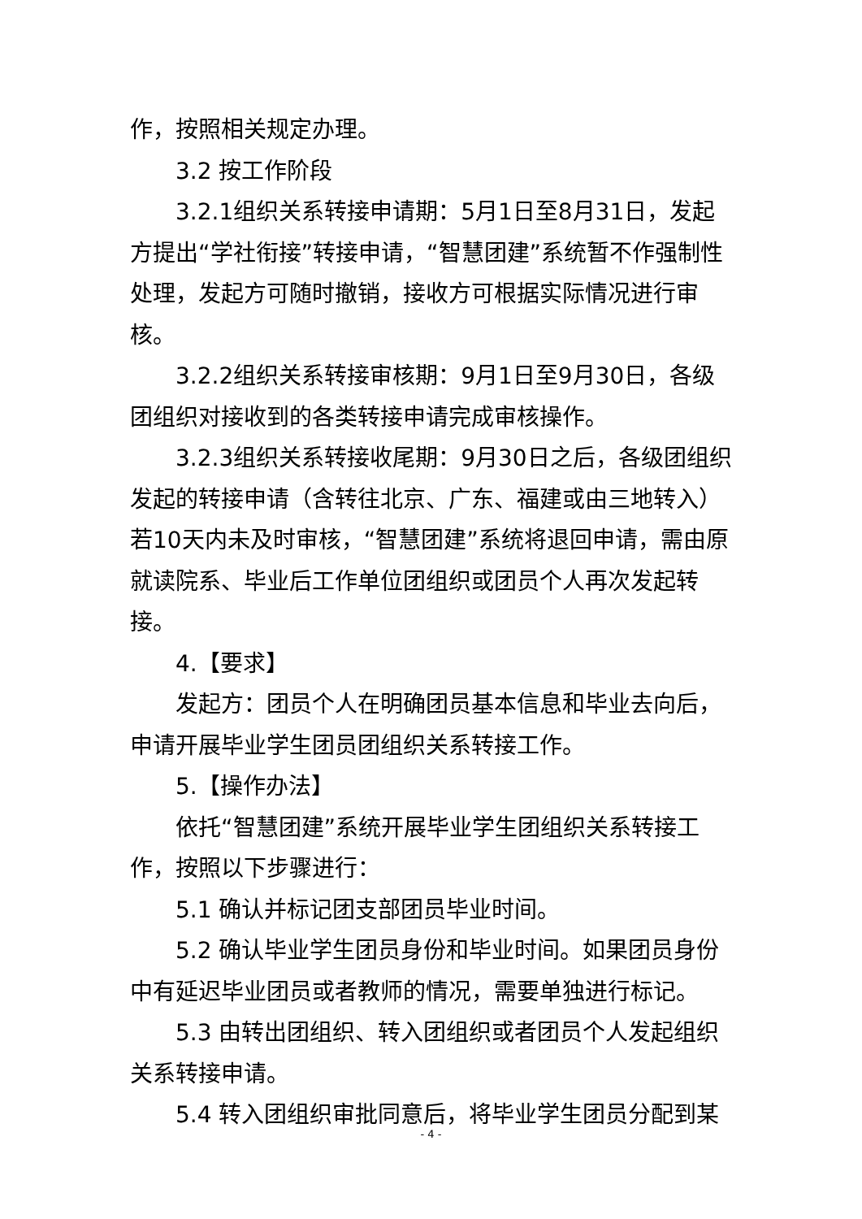作，按照相关规定办理。
3.2 按工作阶段
3.2.1组织关系转接申请期：5月1日至8月31日，发起方提出“学社衔接”转接申请，“智慧团建”系统暂不作强制性处理，发起方可随时撤销，接收方可根据实际情况进行审核。
3.2.2组织关系转接审核期：9月1日至9月30日，各级团组织对接收到的各类转接申请完成审核操作。
3.2.3组织关系转接收尾期：9月30日之后，各级团组织发起的转接申请（含转往北京、广东、福建或由三地转入）若10天内未及时审核，“智慧团建”系统将退回申请，需由原就读院系、毕业后工作单位团组织或团员个人再次发起转接。
4.【要求】
发起方：团员个人在明确团员基本信息和毕业去向后，申请开展毕业学生团员团组织关系转接工作。
5.【操作办法】
依托“智慧团建”系统开展毕业学生团组织关系转接工作，按照以下步骤进行：
5.1 确认并标记团支部团员毕业时间。
5.2 确认毕业学生团员身份和毕业时间。如果团员身份中有延迟毕业团员或者教师的情况，需要单独进行标记。
5.3 由转出团组织、转入团组织或者团员个人发起组织关系转接申请。
5.4 转入团组织审批同意后，将毕业学生团员分配到某
- 4 -